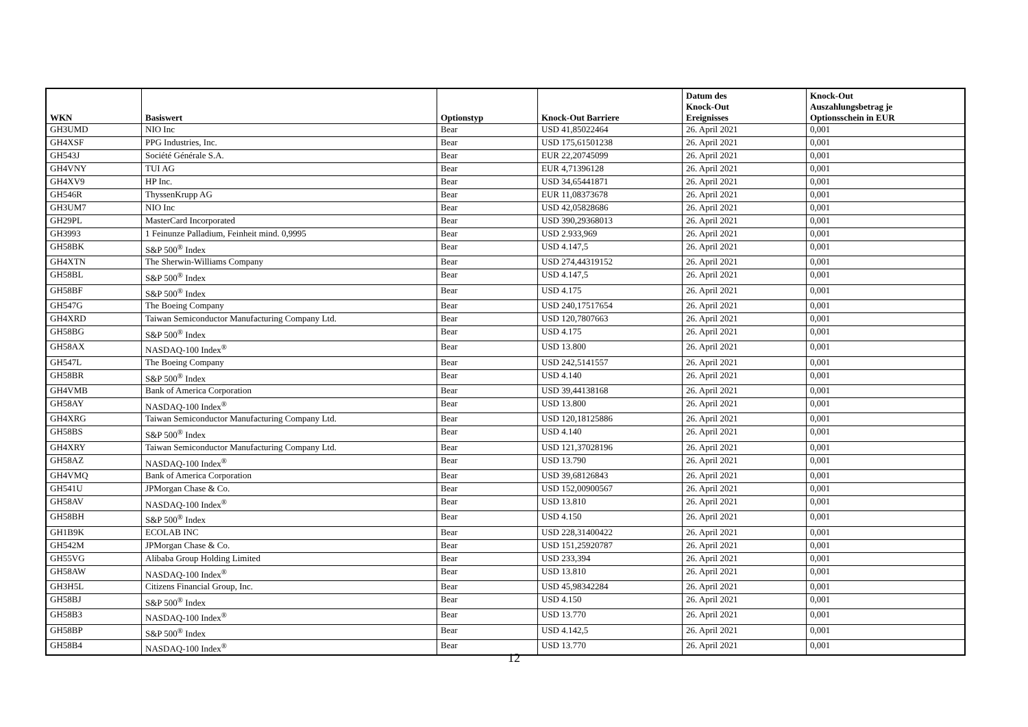| WKN | Basiswert | Optionstyp | Knock-Out Barriere | Datum des Knock-Out Ereignisses | Knock-Out Auszahlungsbetrag je Optionsschein in EUR |
| --- | --- | --- | --- | --- | --- |
| GH3UMD | NIO Inc | Bear | USD 41,85022464 | 26. April 2021 | 0,001 |
| GH4XSF | PPG Industries, Inc. | Bear | USD 175,61501238 | 26. April 2021 | 0,001 |
| GH543J | Société Générale S.A. | Bear | EUR 22,20745099 | 26. April 2021 | 0,001 |
| GH4VNY | TUI AG | Bear | EUR 4,71396128 | 26. April 2021 | 0,001 |
| GH4XV9 | HP Inc. | Bear | USD 34,65441871 | 26. April 2021 | 0,001 |
| GH546R | ThyssenKrupp AG | Bear | EUR 11,08373678 | 26. April 2021 | 0,001 |
| GH3UM7 | NIO Inc | Bear | USD 42,05828686 | 26. April 2021 | 0,001 |
| GH29PL | MasterCard Incorporated | Bear | USD 390,29368013 | 26. April 2021 | 0,001 |
| GH3993 | 1 Feinunze Palladium, Feinheit mind. 0,9995 | Bear | USD 2.933,969 | 26. April 2021 | 0,001 |
| GH58BK | S&P 500<sup>®</sup> Index | Bear | USD 4.147,5 | 26. April 2021 | 0,001 |
| GH4XTN | The Sherwin-Williams Company | Bear | USD 274,44319152 | 26. April 2021 | 0,001 |
| GH58BL | S&P 500<sup>®</sup> Index | Bear | USD 4.147,5 | 26. April 2021 | 0,001 |
| GH58BF | S&P 500<sup>®</sup> Index | Bear | USD 4.175 | 26. April 2021 | 0,001 |
| GH547G | The Boeing Company | Bear | USD 240,17517654 | 26. April 2021 | 0,001 |
| GH4XRD | Taiwan Semiconductor Manufacturing Company Ltd. | Bear | USD 120,7807663 | 26. April 2021 | 0,001 |
| GH58BG | S&P 500<sup>®</sup> Index | Bear | USD 4.175 | 26. April 2021 | 0,001 |
| GH58AX | NASDAQ-100 Index<sup>®</sup> | Bear | USD 13.800 | 26. April 2021 | 0,001 |
| GH547L | The Boeing Company | Bear | USD 242,5141557 | 26. April 2021 | 0,001 |
| GH58BR | S&P 500<sup>®</sup> Index | Bear | USD 4.140 | 26. April 2021 | 0,001 |
| GH4VMB | Bank of America Corporation | Bear | USD 39,44138168 | 26. April 2021 | 0,001 |
| GH58AY | NASDAQ-100 Index<sup>®</sup> | Bear | USD 13.800 | 26. April 2021 | 0,001 |
| GH4XRG | Taiwan Semiconductor Manufacturing Company Ltd. | Bear | USD 120,18125886 | 26. April 2021 | 0,001 |
| GH58BS | S&P 500<sup>®</sup> Index | Bear | USD 4.140 | 26. April 2021 | 0,001 |
| GH4XRY | Taiwan Semiconductor Manufacturing Company Ltd. | Bear | USD 121,37028196 | 26. April 2021 | 0,001 |
| GH58AZ | NASDAQ-100 Index<sup>®</sup> | Bear | USD 13.790 | 26. April 2021 | 0,001 |
| GH4VMQ | Bank of America Corporation | Bear | USD 39,68126843 | 26. April 2021 | 0,001 |
| GH541U | JPMorgan Chase & Co. | Bear | USD 152,00900567 | 26. April 2021 | 0,001 |
| GH58AV | NASDAQ-100 Index<sup>®</sup> | Bear | USD 13.810 | 26. April 2021 | 0,001 |
| GH58BH | S&P 500<sup>®</sup> Index | Bear | USD 4.150 | 26. April 2021 | 0,001 |
| GH1B9K | ECOLAB INC | Bear | USD 228,31400422 | 26. April 2021 | 0,001 |
| GH542M | JPMorgan Chase & Co. | Bear | USD 151,25920787 | 26. April 2021 | 0,001 |
| GH55VG | Alibaba Group Holding Limited | Bear | USD 233,394 | 26. April 2021 | 0,001 |
| GH58AW | NASDAQ-100 Index<sup>®</sup> | Bear | USD 13.810 | 26. April 2021 | 0,001 |
| GH3H5L | Citizens Financial Group, Inc. | Bear | USD 45,98342284 | 26. April 2021 | 0,001 |
| GH58BJ | S&P 500<sup>®</sup> Index | Bear | USD 4.150 | 26. April 2021 | 0,001 |
| GH58B3 | NASDAQ-100 Index<sup>®</sup> | Bear | USD 13.770 | 26. April 2021 | 0,001 |
| GH58BP | S&P 500<sup>®</sup> Index | Bear | USD 4.142,5 | 26. April 2021 | 0,001 |
| GH58B4 | NASDAQ-100 Index<sup>®</sup> | Bear | USD 13.770 | 26. April 2021 | 0,001 |
12